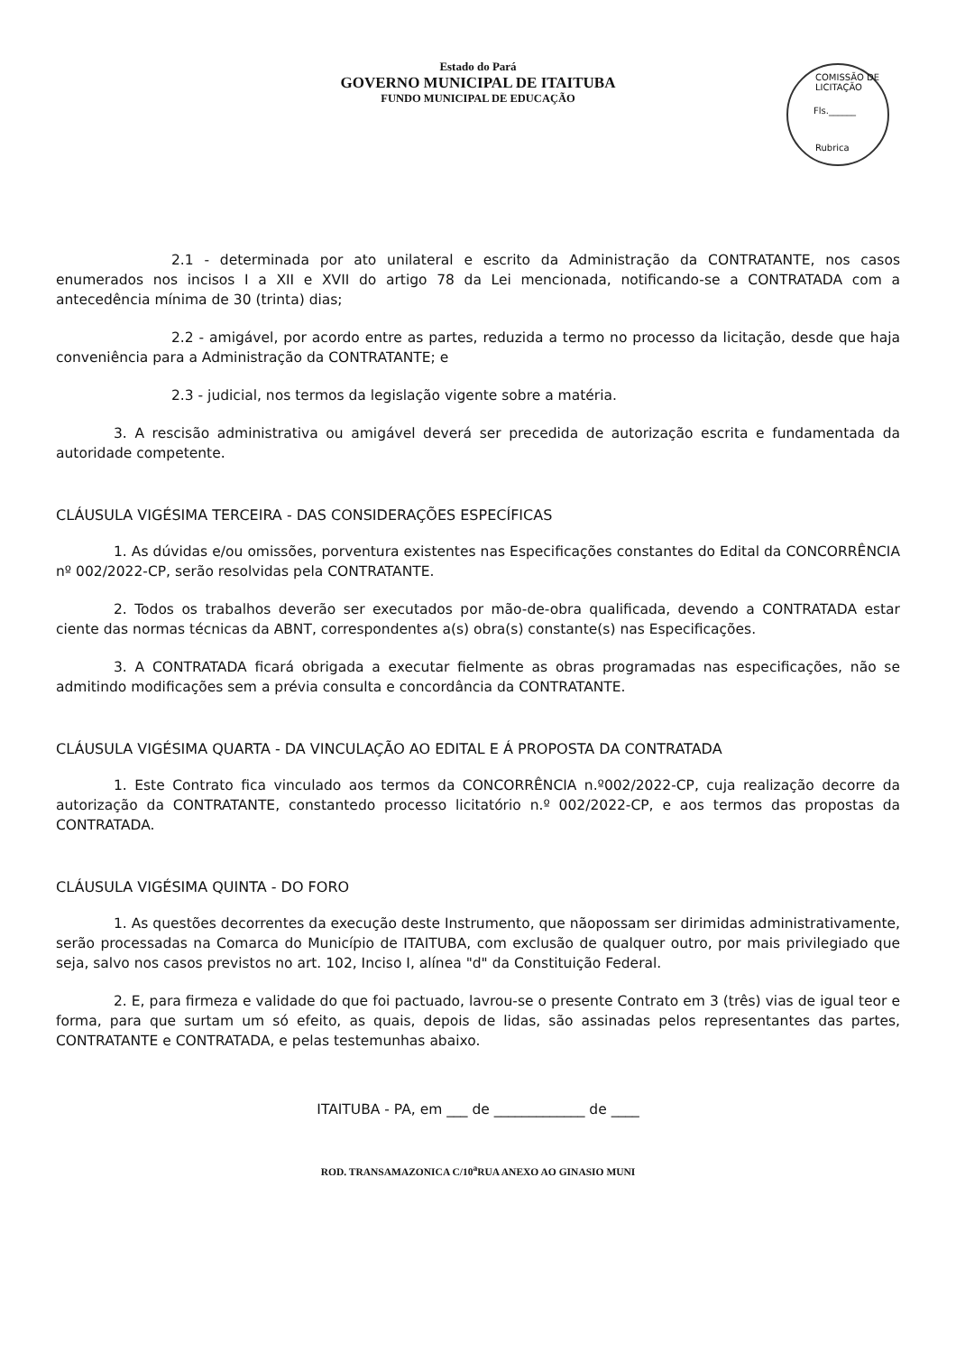Estado do Pará
GOVERNO MUNICIPAL DE ITAITUBA
FUNDO MUNICIPAL DE EDUCAÇÃO
COMISSÃO DE LICITAÇÃO
Fls.______
Rubrica
2.1 - determinada por ato unilateral e escrito da Administração da CONTRATANTE, nos casos enumerados nos incisos I a XII e XVII do artigo 78 da Lei mencionada, notificando-se a CONTRATADA com a antecedência mínima de 30 (trinta) dias;
2.2 - amigável, por acordo entre as partes, reduzida a termo no processo da licitação, desde que haja conveniência para a Administração da CONTRATANTE; e
2.3 - judicial, nos termos da legislação vigente sobre a matéria.
3. A rescisão administrativa ou amigável deverá ser precedida de autorização escrita e fundamentada da autoridade competente.
CLÁUSULA VIGÉSIMA TERCEIRA - DAS CONSIDERAÇÕES ESPECÍFICAS
1. As dúvidas e/ou omissões, porventura existentes nas Especificações constantes do Edital da CONCORRÊNCIA nº 002/2022-CP, serão resolvidas pela CONTRATANTE.
2. Todos os trabalhos deverão ser executados por mão-de-obra qualificada, devendo a CONTRATADA estar ciente das normas técnicas da ABNT, correspondentes a(s) obra(s) constante(s) nas Especificações.
3. A CONTRATADA ficará obrigada a executar fielmente as obras programadas nas especificações, não se admitindo modificações sem a prévia consulta e concordância da CONTRATANTE.
CLÁUSULA VIGÉSIMA QUARTA - DA VINCULAÇÃO AO EDITAL E Á PROPOSTA DA CONTRATADA
1. Este Contrato fica vinculado aos termos da CONCORRÊNCIA n.º002/2022-CP, cuja realização decorre da autorização da CONTRATANTE, constantedo processo licitatório n.º 002/2022-CP, e aos termos das propostas da CONTRATADA.
CLÁUSULA VIGÉSIMA QUINTA - DO FORO
1. As questões decorrentes da execução deste Instrumento, que nãopossam ser dirimidas administrativamente, serão processadas na Comarca do Município de ITAITUBA, com exclusão de qualquer outro, por mais privilegiado que seja, salvo nos casos previstos no art. 102, Inciso I, alínea "d" da Constituição Federal.
2. E, para firmeza e validade do que foi pactuado, lavrou-se o presente Contrato em 3 (três) vias de igual teor e forma, para que surtam um só efeito, as quais, depois de lidas, são assinadas pelos representantes das partes, CONTRATANTE e CONTRATADA, e pelas testemunhas abaixo.
ITAITUBA - PA, em ___ de _____________ de ____
ROD. TRANSAMAZONICA C/10<sup>a</sup>RUA ANEXO AO GINASIO MUNI